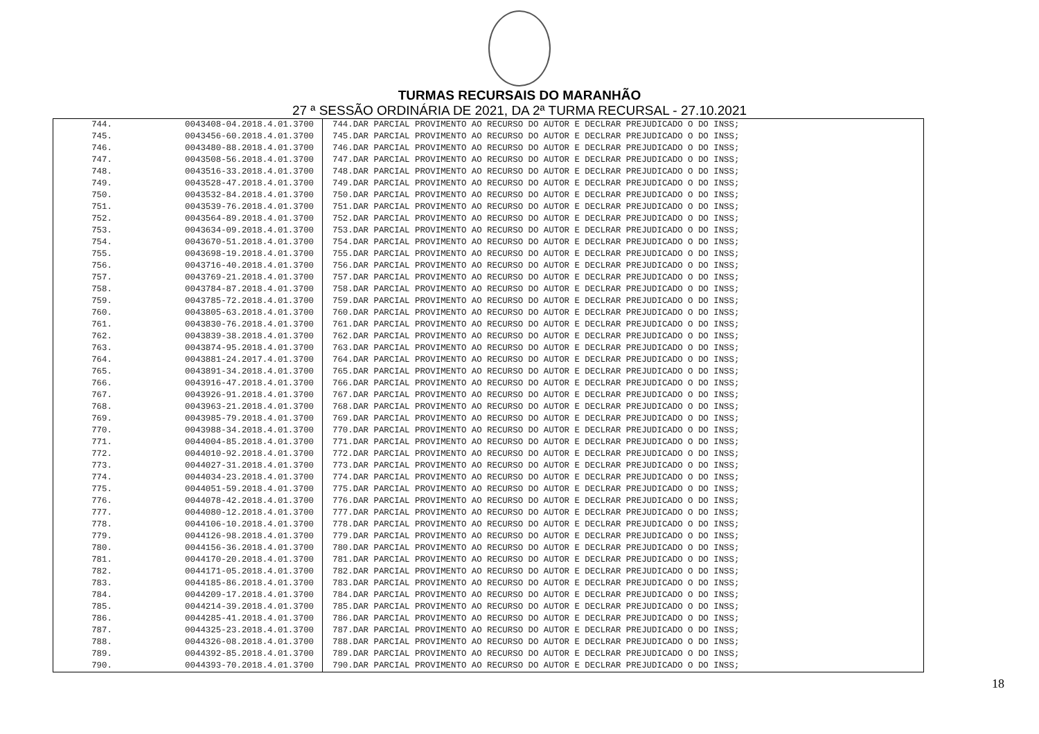TURMAS RECURSAIS DO MARANHÃO
27 ª SESSÃO ORDINÁRIA DE 2021, DA 2ª TURMA RECURSAL - 27.10.2021
| 744. | 0043408-04.2018.4.01.3700 | 744.DAR PARCIAL PROVIMENTO AO RECURSO DO AUTOR E DECLRAR PREJUDICADO O DO INSS; |
| 745. | 0043456-60.2018.4.01.3700 | 745.DAR PARCIAL PROVIMENTO AO RECURSO DO AUTOR E DECLRAR PREJUDICADO O DO INSS; |
| 746. | 0043480-88.2018.4.01.3700 | 746.DAR PARCIAL PROVIMENTO AO RECURSO DO AUTOR E DECLRAR PREJUDICADO O DO INSS; |
| 747. | 0043508-56.2018.4.01.3700 | 747.DAR PARCIAL PROVIMENTO AO RECURSO DO AUTOR E DECLRAR PREJUDICADO O DO INSS; |
| 748. | 0043516-33.2018.4.01.3700 | 748.DAR PARCIAL PROVIMENTO AO RECURSO DO AUTOR E DECLRAR PREJUDICADO O DO INSS; |
| 749. | 0043528-47.2018.4.01.3700 | 749.DAR PARCIAL PROVIMENTO AO RECURSO DO AUTOR E DECLRAR PREJUDICADO O DO INSS; |
| 750. | 0043532-84.2018.4.01.3700 | 750.DAR PARCIAL PROVIMENTO AO RECURSO DO AUTOR E DECLRAR PREJUDICADO O DO INSS; |
| 751. | 0043539-76.2018.4.01.3700 | 751.DAR PARCIAL PROVIMENTO AO RECURSO DO AUTOR E DECLRAR PREJUDICADO O DO INSS; |
| 752. | 0043564-89.2018.4.01.3700 | 752.DAR PARCIAL PROVIMENTO AO RECURSO DO AUTOR E DECLRAR PREJUDICADO O DO INSS; |
| 753. | 0043634-09.2018.4.01.3700 | 753.DAR PARCIAL PROVIMENTO AO RECURSO DO AUTOR E DECLRAR PREJUDICADO O DO INSS; |
| 754. | 0043670-51.2018.4.01.3700 | 754.DAR PARCIAL PROVIMENTO AO RECURSO DO AUTOR E DECLRAR PREJUDICADO O DO INSS; |
| 755. | 0043698-19.2018.4.01.3700 | 755.DAR PARCIAL PROVIMENTO AO RECURSO DO AUTOR E DECLRAR PREJUDICADO O DO INSS; |
| 756. | 0043716-40.2018.4.01.3700 | 756.DAR PARCIAL PROVIMENTO AO RECURSO DO AUTOR E DECLRAR PREJUDICADO O DO INSS; |
| 757. | 0043769-21.2018.4.01.3700 | 757.DAR PARCIAL PROVIMENTO AO RECURSO DO AUTOR E DECLRAR PREJUDICADO O DO INSS; |
| 758. | 0043784-87.2018.4.01.3700 | 758.DAR PARCIAL PROVIMENTO AO RECURSO DO AUTOR E DECLRAR PREJUDICADO O DO INSS; |
| 759. | 0043785-72.2018.4.01.3700 | 759.DAR PARCIAL PROVIMENTO AO RECURSO DO AUTOR E DECLRAR PREJUDICADO O DO INSS; |
| 760. | 0043805-63.2018.4.01.3700 | 760.DAR PARCIAL PROVIMENTO AO RECURSO DO AUTOR E DECLRAR PREJUDICADO O DO INSS; |
| 761. | 0043830-76.2018.4.01.3700 | 761.DAR PARCIAL PROVIMENTO AO RECURSO DO AUTOR E DECLRAR PREJUDICADO O DO INSS; |
| 762. | 0043839-38.2018.4.01.3700 | 762.DAR PARCIAL PROVIMENTO AO RECURSO DO AUTOR E DECLRAR PREJUDICADO O DO INSS; |
| 763. | 0043874-95.2018.4.01.3700 | 763.DAR PARCIAL PROVIMENTO AO RECURSO DO AUTOR E DECLRAR PREJUDICADO O DO INSS; |
| 764. | 0043881-24.2017.4.01.3700 | 764.DAR PARCIAL PROVIMENTO AO RECURSO DO AUTOR E DECLRAR PREJUDICADO O DO INSS; |
| 765. | 0043891-34.2018.4.01.3700 | 765.DAR PARCIAL PROVIMENTO AO RECURSO DO AUTOR E DECLRAR PREJUDICADO O DO INSS; |
| 766. | 0043916-47.2018.4.01.3700 | 766.DAR PARCIAL PROVIMENTO AO RECURSO DO AUTOR E DECLRAR PREJUDICADO O DO INSS; |
| 767. | 0043926-91.2018.4.01.3700 | 767.DAR PARCIAL PROVIMENTO AO RECURSO DO AUTOR E DECLRAR PREJUDICADO O DO INSS; |
| 768. | 0043963-21.2018.4.01.3700 | 768.DAR PARCIAL PROVIMENTO AO RECURSO DO AUTOR E DECLRAR PREJUDICADO O DO INSS; |
| 769. | 0043985-79.2018.4.01.3700 | 769.DAR PARCIAL PROVIMENTO AO RECURSO DO AUTOR E DECLRAR PREJUDICADO O DO INSS; |
| 770. | 0043988-34.2018.4.01.3700 | 770.DAR PARCIAL PROVIMENTO AO RECURSO DO AUTOR E DECLRAR PREJUDICADO O DO INSS; |
| 771. | 0044004-85.2018.4.01.3700 | 771.DAR PARCIAL PROVIMENTO AO RECURSO DO AUTOR E DECLRAR PREJUDICADO O DO INSS; |
| 772. | 0044010-92.2018.4.01.3700 | 772.DAR PARCIAL PROVIMENTO AO RECURSO DO AUTOR E DECLRAR PREJUDICADO O DO INSS; |
| 773. | 0044027-31.2018.4.01.3700 | 773.DAR PARCIAL PROVIMENTO AO RECURSO DO AUTOR E DECLRAR PREJUDICADO O DO INSS; |
| 774. | 0044034-23.2018.4.01.3700 | 774.DAR PARCIAL PROVIMENTO AO RECURSO DO AUTOR E DECLRAR PREJUDICADO O DO INSS; |
| 775. | 0044051-59.2018.4.01.3700 | 775.DAR PARCIAL PROVIMENTO AO RECURSO DO AUTOR E DECLRAR PREJUDICADO O DO INSS; |
| 776. | 0044078-42.2018.4.01.3700 | 776.DAR PARCIAL PROVIMENTO AO RECURSO DO AUTOR E DECLRAR PREJUDICADO O DO INSS; |
| 777. | 0044080-12.2018.4.01.3700 | 777.DAR PARCIAL PROVIMENTO AO RECURSO DO AUTOR E DECLRAR PREJUDICADO O DO INSS; |
| 778. | 0044106-10.2018.4.01.3700 | 778.DAR PARCIAL PROVIMENTO AO RECURSO DO AUTOR E DECLRAR PREJUDICADO O DO INSS; |
| 779. | 0044126-98.2018.4.01.3700 | 779.DAR PARCIAL PROVIMENTO AO RECURSO DO AUTOR E DECLRAR PREJUDICADO O DO INSS; |
| 780. | 0044156-36.2018.4.01.3700 | 780.DAR PARCIAL PROVIMENTO AO RECURSO DO AUTOR E DECLRAR PREJUDICADO O DO INSS; |
| 781. | 0044170-20.2018.4.01.3700 | 781.DAR PARCIAL PROVIMENTO AO RECURSO DO AUTOR E DECLRAR PREJUDICADO O DO INSS; |
| 782. | 0044171-05.2018.4.01.3700 | 782.DAR PARCIAL PROVIMENTO AO RECURSO DO AUTOR E DECLRAR PREJUDICADO O DO INSS; |
| 783. | 0044185-86.2018.4.01.3700 | 783.DAR PARCIAL PROVIMENTO AO RECURSO DO AUTOR E DECLRAR PREJUDICADO O DO INSS; |
| 784. | 0044209-17.2018.4.01.3700 | 784.DAR PARCIAL PROVIMENTO AO RECURSO DO AUTOR E DECLRAR PREJUDICADO O DO INSS; |
| 785. | 0044214-39.2018.4.01.3700 | 785.DAR PARCIAL PROVIMENTO AO RECURSO DO AUTOR E DECLRAR PREJUDICADO O DO INSS; |
| 786. | 0044285-41.2018.4.01.3700 | 786.DAR PARCIAL PROVIMENTO AO RECURSO DO AUTOR E DECLRAR PREJUDICADO O DO INSS; |
| 787. | 0044325-23.2018.4.01.3700 | 787.DAR PARCIAL PROVIMENTO AO RECURSO DO AUTOR E DECLRAR PREJUDICADO O DO INSS; |
| 788. | 0044326-08.2018.4.01.3700 | 788.DAR PARCIAL PROVIMENTO AO RECURSO DO AUTOR E DECLRAR PREJUDICADO O DO INSS; |
| 789. | 0044392-85.2018.4.01.3700 | 789.DAR PARCIAL PROVIMENTO AO RECURSO DO AUTOR E DECLRAR PREJUDICADO O DO INSS; |
| 790. | 0044393-70.2018.4.01.3700 | 790.DAR PARCIAL PROVIMENTO AO RECURSO DO AUTOR E DECLRAR PREJUDICADO O DO INSS; |
18